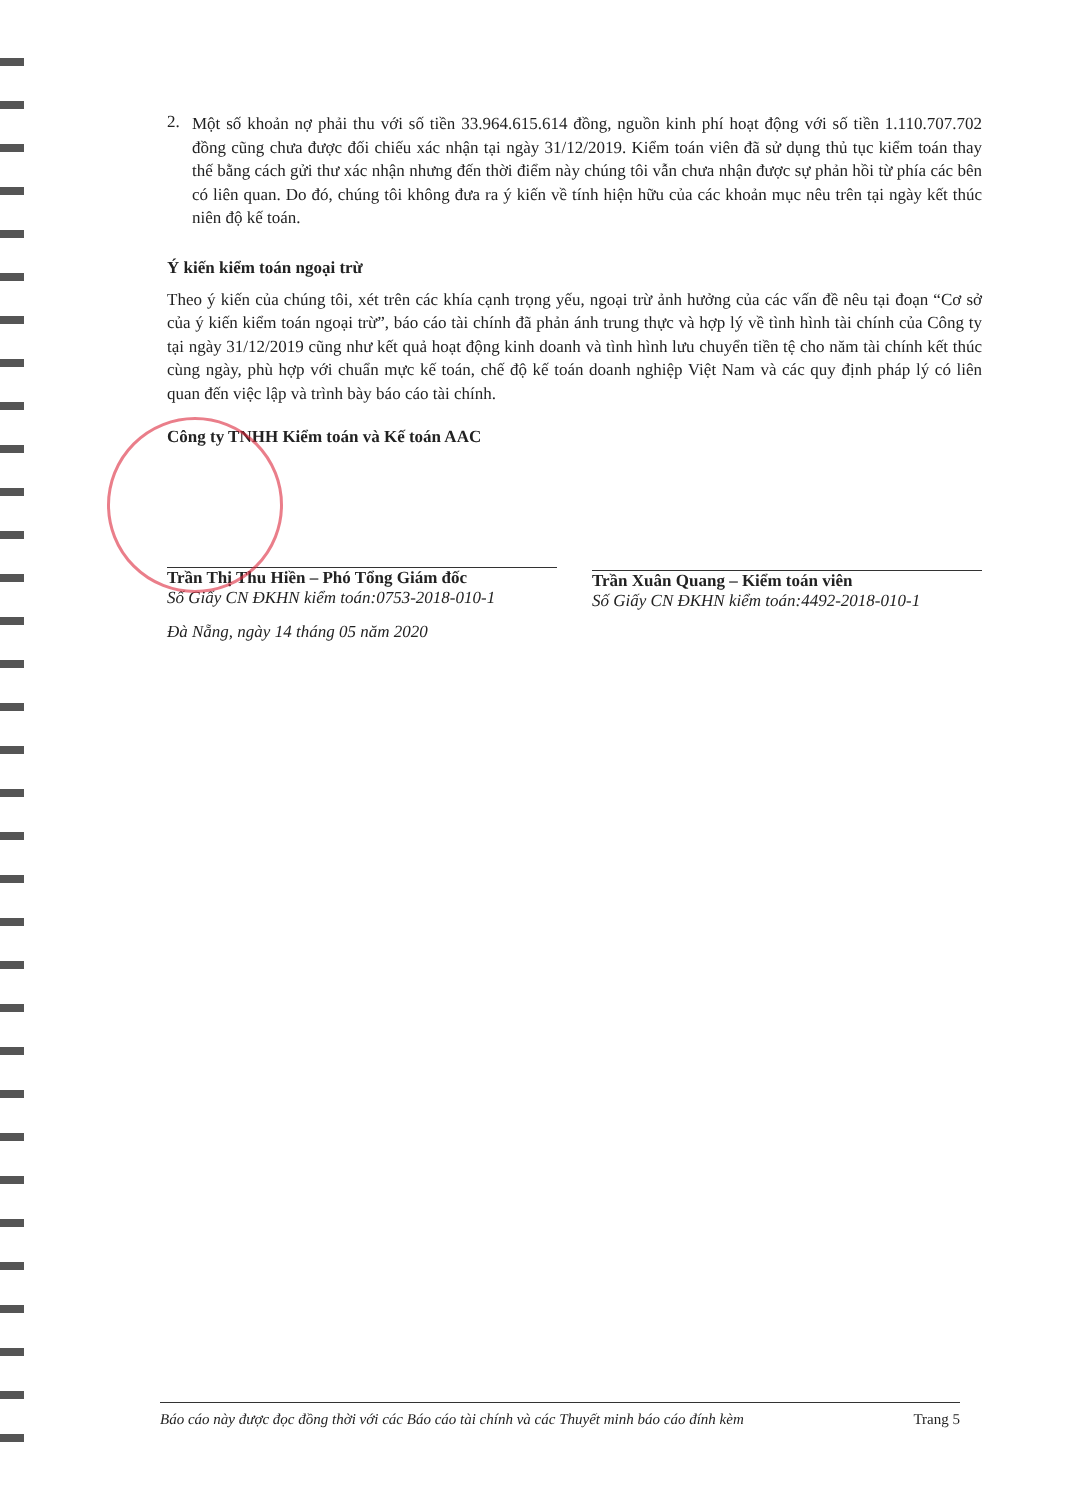2.
Một số khoản nợ phải thu với số tiền 33.964.615.614 đồng, nguồn kinh phí hoạt động với số tiền 1.110.707.702 đồng cũng chưa được đối chiếu xác nhận tại ngày 31/12/2019. Kiểm toán viên đã sử dụng thủ tục kiểm toán thay thế bằng cách gửi thư xác nhận nhưng đến thời điểm này chúng tôi vẫn chưa nhận được sự phản hồi từ phía các bên có liên quan. Do đó, chúng tôi không đưa ra ý kiến về tính hiện hữu của các khoản mục nêu trên tại ngày kết thúc niên độ kế toán.
Ý kiến kiểm toán ngoại trừ
Theo ý kiến của chúng tôi, xét trên các khía cạnh trọng yếu, ngoại trừ ảnh hưởng của các vấn đề nêu tại đoạn “Cơ sở của ý kiến kiểm toán ngoại trừ”, báo cáo tài chính đã phản ánh trung thực và hợp lý về tình hình tài chính của Công ty tại ngày 31/12/2019 cũng như kết quả hoạt động kinh doanh và tình hình lưu chuyển tiền tệ cho năm tài chính kết thúc cùng ngày, phù hợp với chuẩn mực kế toán, chế độ kế toán doanh nghiệp Việt Nam và các quy định pháp lý có liên quan đến việc lập và trình bày báo cáo tài chính.
Công ty TNHH Kiểm toán và Kế toán AAC
Trần Thị Thu Hiền – Phó Tổng Giám đốc
Số Giấy CN ĐKHN kiểm toán:0753-2018-010-1
Đà Nẵng, ngày 14 tháng 05 năm 2020
Trần Xuân Quang – Kiểm toán viên
Số Giấy CN ĐKHN kiểm toán:4492-2018-010-1
Báo cáo này được đọc đồng thời với các Báo cáo tài chính và các Thuyết minh báo cáo đính kèm Trang 5